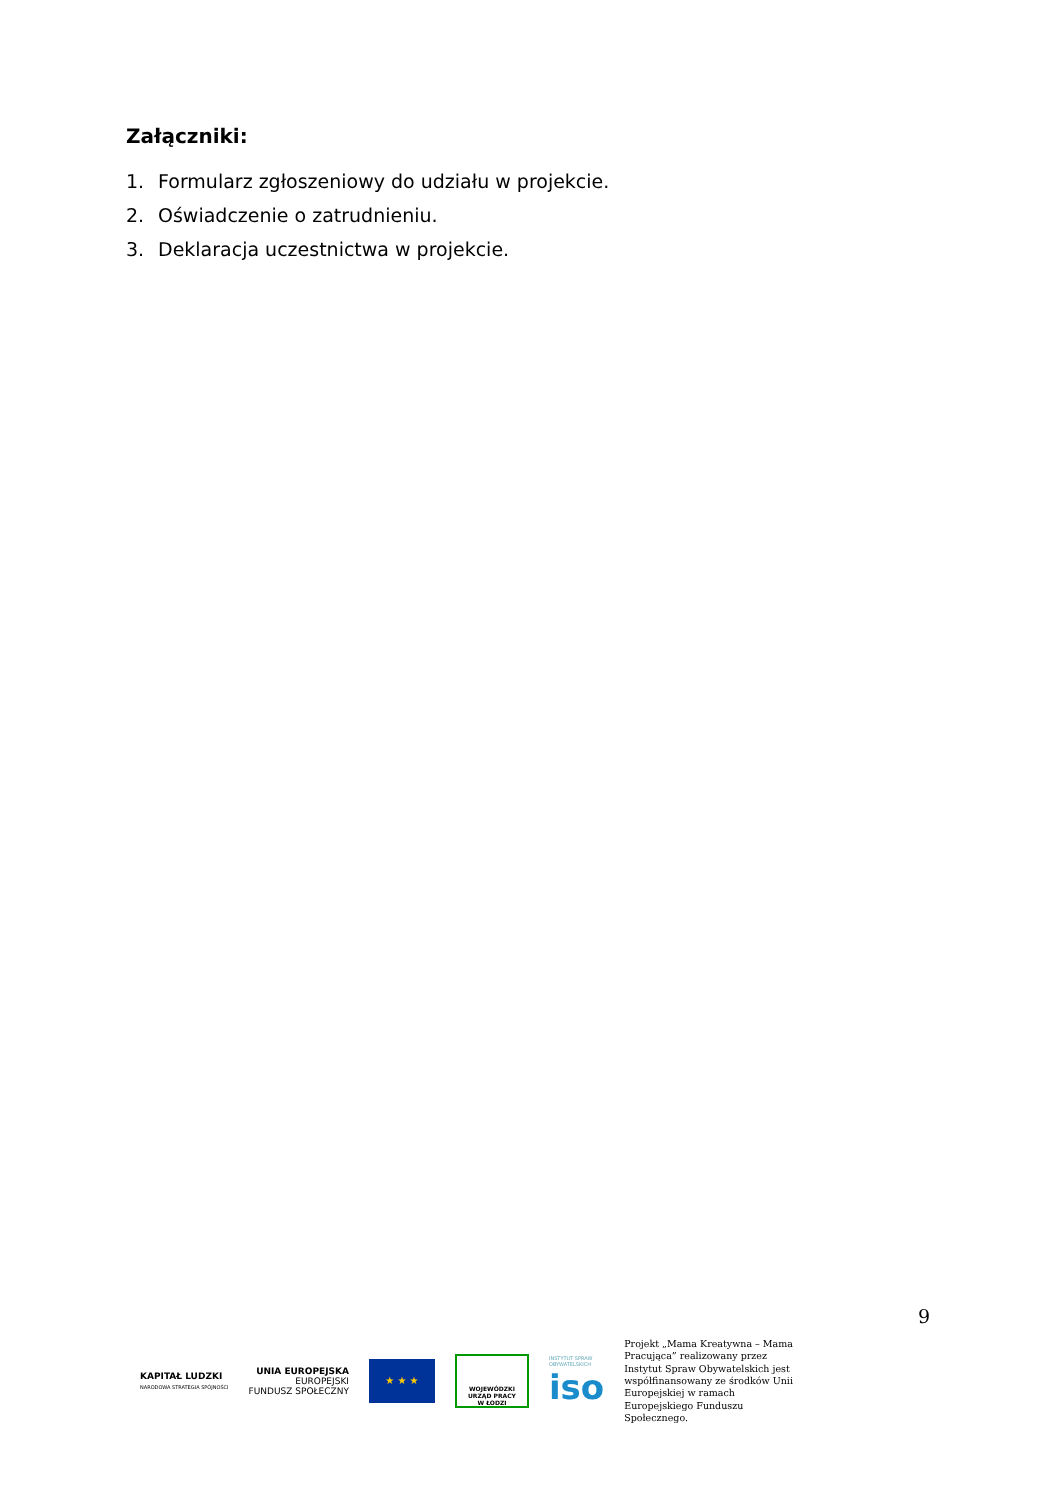Załączniki:
1. Formularz zgłoszeniowy do udziału w projekcie.
2. Oświadczenie o zatrudnieniu.
3. Deklaracja uczestnictwa w projekcie.
9
KAPITAŁ LUDZKI
NARODOWA STRATEGIA SPÓJNOŚCI
UNIA EUROPEJSKA
EUROPEJSKI
FUNDUSZ SPOŁECZNY
★ ★ ★
WOJEWÓDZKI
URZĄD PRACY
W ŁODZI
INSTYTUT SPRAW
OBYWATELSKICH
iso
Projekt „Mama Kreatywna – Mama Pracująca” realizowany przez Instytut Spraw Obywatelskich jest współfinansowany ze środków Unii Europejskiej w ramach Europejskiego Funduszu Społecznego.